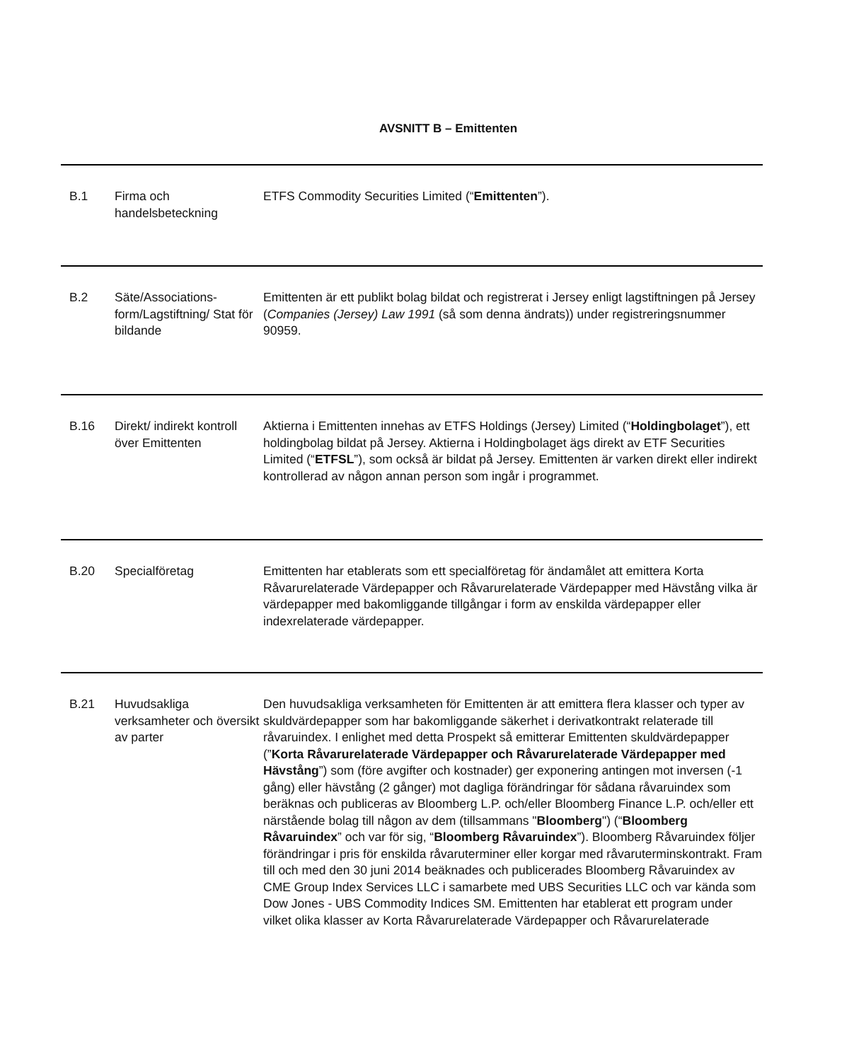AVSNITT B – Emittenten
| B.1 | Firma och handelsbeteckning | ETFS Commodity Securities Limited (“ Emittenten ”). |
| B.2 | Säte/Associations-form/Lagstiftning/ Stat för bildande | Emittenten är ett publikt bolag bildat och registrerat i Jersey enligt lagstiftningen på Jersey ( Companies (Jersey) Law 1991 (så som denna ändrats)) under registreringsnummer 90959. |
| B.16 | Direkt/ indirekt kontroll över Emittenten | Aktierna i Emittenten innehas av ETFS Holdings (Jersey) Limited (“ Holdingbolaget ”), ett holdingbolag bildat på Jersey. Aktierna i Holdingbolaget ägs direkt av ETF Securities Limited (“ ETFSL ”), som också är bildat på Jersey. Emittenten är varken direkt eller indirekt kontrollerad av någon annan person som ingår i programmet. |
| B.20 | Specialföretag | Emittenten har etablerats som ett specialföretag för ändamålet att emittera Korta Råvarurelaterade Värdepapper och Råvarurelaterade Värdepapper med Hävstång vilka är värdepapper med bakomliggande tillgångar i form av enskilda värdepapper eller indexrelaterade värdepapper. |
| B.21 | Huvudsakliga verksamheter och översikt av parter | Den huvudsakliga verksamheten för Emittenten är att emittera flera klasser och typer av skuldvärdepapper som har bakomliggande säkerhet i derivatkontrakt relaterade till råvaruindex. I enlighet med detta Prospekt så emitterar Emittenten skuldvärdepapper (” Korta Råvarurelaterade Värdepapper och Råvarurelaterade Värdepapper med Hävstång ”) som (före avgifter och kostnader) ger exponering antingen mot inversen (-1 gång) eller hävstång (2 gånger) mot dagliga förändringar för sådana råvaruindex som beräknas och publiceras av Bloomberg L.P. och/eller Bloomberg Finance L.P. och/eller ett närstående bolag till någon av dem (tillsammans " Bloomberg ") (“ Bloomberg Råvaruindex ” och var för sig, “ Bloomberg Råvaruindex ”). Bloomberg Råvaruindex följer förändringar i pris för enskilda råvaruterminer eller korgar med råvaruterminskontrakt. Fram till och med den 30 juni 2014 beäknades och publicerades Bloomberg Råvaruindex av CME Group Index Services LLC i samarbete med UBS Securities LLC och var kända som Dow Jones - UBS Commodity Indices SM. Emittenten har etablerat ett program under vilket olika klasser av Korta Råvarurelaterade Värdepapper och Råvarurelaterade |